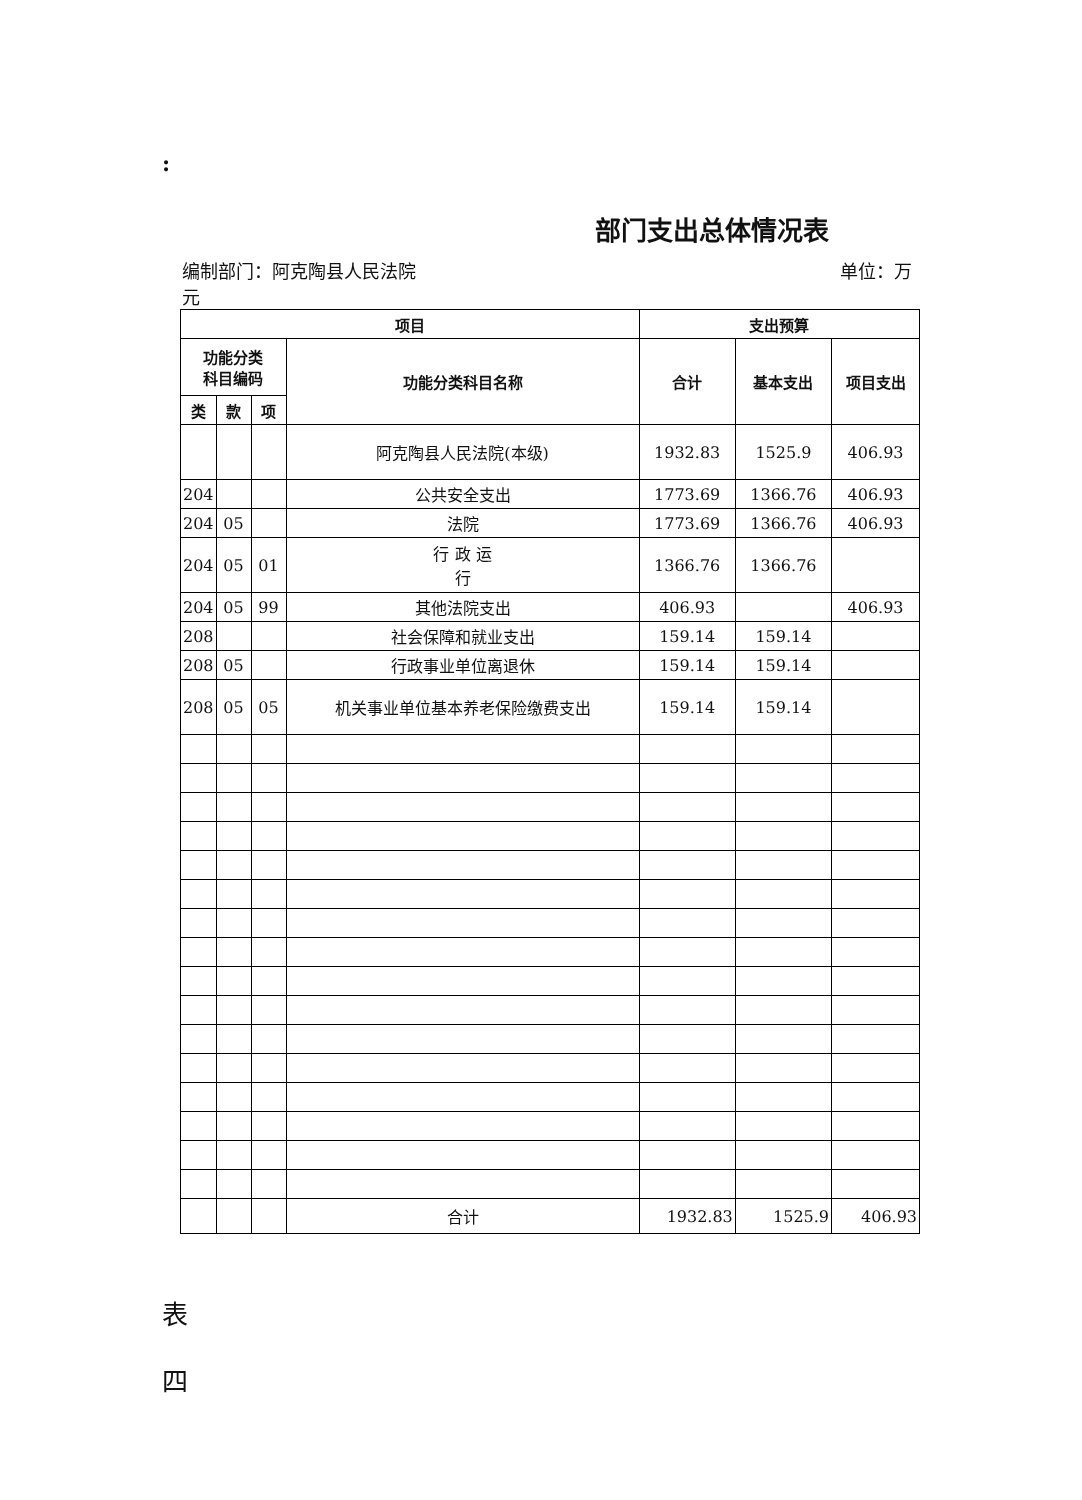:
部门支出总体情况表
编制部门：阿克陶县人民法院 单位：万
元
| 项目 | | | | 支出预算 | | |
| --- | --- | --- | --- | --- | --- | --- |
| 功能分类 科目编码 | | | 功能分类科目名称 | 合计 | 基本支出 | 项目支出 |
| 类 | 款 | 项 | | | | |
| | | | 阿克陶县人民法院(本级) | 1932.83 | 1525.9 | 406.93 |
| 204 | | | 公共安全支出 | 1773.69 | 1366.76 | 406.93 |
| 204 | 05 | | 法院 | 1773.69 | 1366.76 | 406.93 |
| 204 | 05 | 01 | 行 政 运 行 | 1366.76 | 1366.76 | |
| 204 | 05 | 99 | 其他法院支出 | 406.93 | | 406.93 |
| 208 | | | 社会保障和就业支出 | 159.14 | 159.14 | |
| 208 | 05 | | 行政事业单位离退休 | 159.14 | 159.14 | |
| 208 | 05 | 05 | 机关事业单位基本养老保险缴费支出 | 159.14 | 159.14 | |
| | | | 合计 | 1932.83 | 1525.9 | 406.93 |
表
四